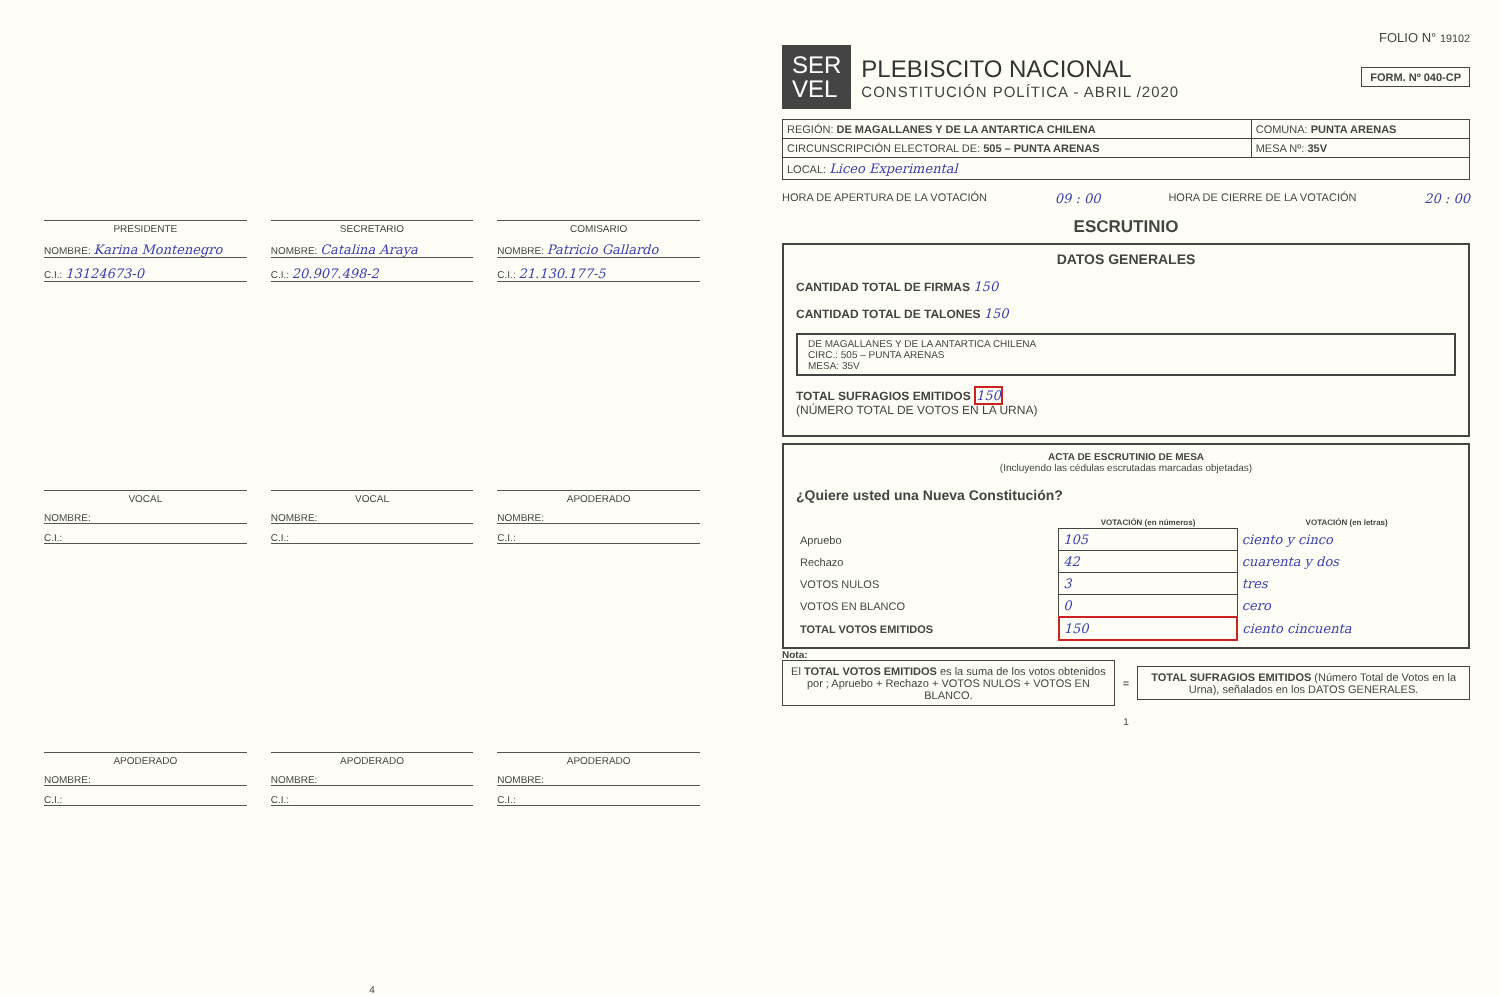PRESIDENTE
NOMBRE: Karina Montenegro
C.I.: 13124673-0
SECRETARIO
NOMBRE: Catalina Araya
C.I.: 20.907.498-2
COMISARIO
NOMBRE: Patricio Gallardo
C.I.: 21.130.177-5
VOCAL
NOMBRE:
C.I.:
VOCAL
NOMBRE:
C.I.:
APODERADO
NOMBRE:
C.I.:
APODERADO
NOMBRE:
C.I.:
APODERADO
NOMBRE:
C.I.:
APODERADO
NOMBRE:
C.I.:
4
FOLIO N° 19102
SER
VEL
PLEBISCITO NACIONAL
CONSTITUCIÓN POLÍTICA - ABRIL /2020
FORM. Nº 040-CP
| REGIÓN: DE MAGALLANES Y DE LA ANTARTICA CHILENA | COMUNA: PUNTA ARENAS | |
| CIRCUNSCRIPCIÓN ELECTORAL DE: 505 – PUNTA ARENAS | | MESA Nº: 35V |
| LOCAL: Liceo Experimental | | |
HORA DE APERTURA DE LA VOTACIÓN 09 : 00 HORA DE CIERRE DE LA VOTACIÓN 20 : 00
ESCRUTINIO
DATOS GENERALES
CANTIDAD TOTAL DE FIRMAS 150
CANTIDAD TOTAL DE TALONES 150
DE MAGALLANES Y DE LA ANTARTICA CHILENA
CIRC.: 505 – PUNTA ARENAS
MESA: 35V
TOTAL SUFRAGIOS EMITIDOS 150
(NÚMERO TOTAL DE VOTOS EN LA URNA)
ACTA DE ESCRUTINIO DE MESA
(Incluyendo las cédulas escrutadas marcadas objetadas)
¿Quiere usted una Nueva Constitución?
| | VOTACIÓN (en números) | VOTACIÓN (en letras) |
| --- | --- | --- |
| Apruebo | 105 | ciento y cinco |
| Rechazo | 42 | cuarenta y dos |
| VOTOS NULOS | 3 | tres |
| VOTOS EN BLANCO | 0 | cero |
| TOTAL VOTOS EMITIDOS | 150 | ciento cincuenta |
Nota:
El TOTAL VOTOS EMITIDOS es la suma de los votos obtenidos por ; Apruebo + Rechazo + VOTOS NULOS + VOTOS EN BLANCO.
=
TOTAL SUFRAGIOS EMITIDOS (Número Total de Votos en la Urna), señalados en los DATOS GENERALES.
1